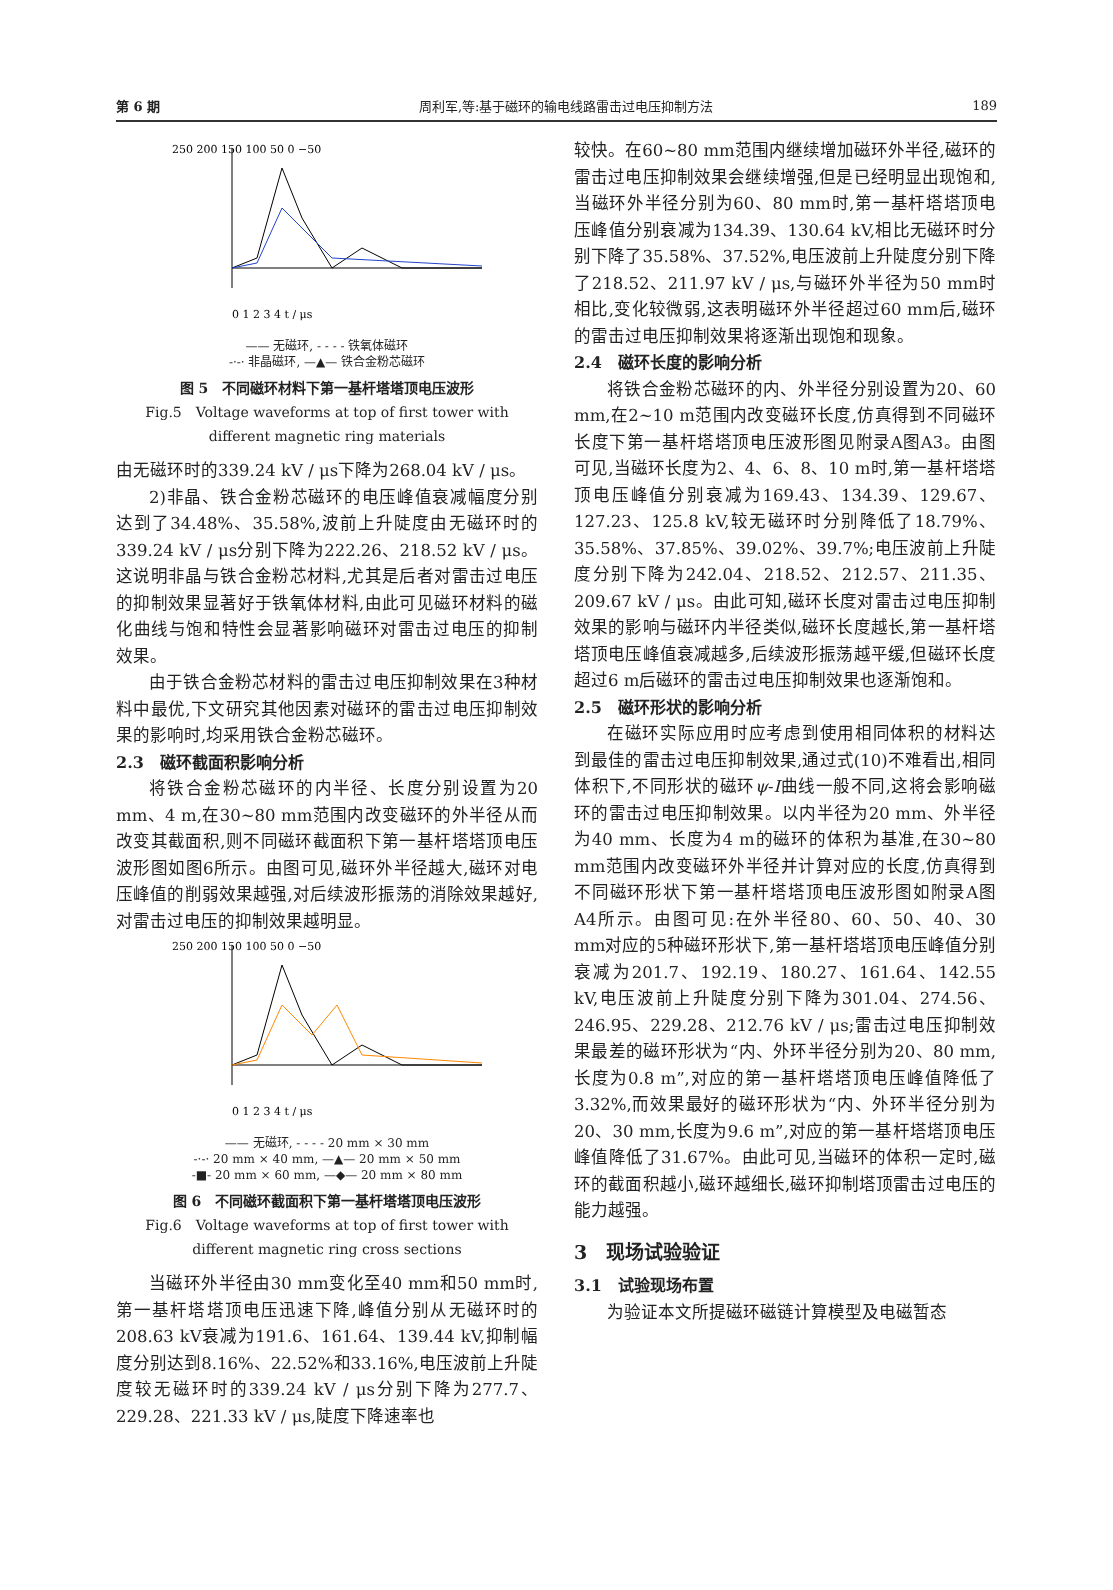第 6 期 周利军,等:基于磁环的输电线路雷击过电压抑制方法 189
250 200 150 100 50 0 −50
0 1 2 3 4 t / μs
—— 无磁环, - - - - 铁氧体磁环
-·-· 非晶磁环, —▲— 铁合金粉芯磁环
图 5　不同磁环材料下第一基杆塔塔顶电压波形
Fig.5　Voltage waveforms at top of first tower with different magnetic ring materials
由无磁环时的339.24 kV / μs下降为268.04 kV / μs。
2)非晶、铁合金粉芯磁环的电压峰值衰减幅度分别达到了34.48%、35.58%,波前上升陡度由无磁环时的339.24 kV / μs分别下降为222.26、218.52 kV / μs。这说明非晶与铁合金粉芯材料,尤其是后者对雷击过电压的抑制效果显著好于铁氧体材料,由此可见磁环材料的磁化曲线与饱和特性会显著影响磁环对雷击过电压的抑制效果。
由于铁合金粉芯材料的雷击过电压抑制效果在3种材料中最优,下文研究其他因素对磁环的雷击过电压抑制效果的影响时,均采用铁合金粉芯磁环。
2.3　磁环截面积影响分析
将铁合金粉芯磁环的内半径、长度分别设置为20 mm、4 m,在30~80 mm范围内改变磁环的外半径从而改变其截面积,则不同磁环截面积下第一基杆塔塔顶电压波形图如图6所示。由图可见,磁环外半径越大,磁环对电压峰值的削弱效果越强,对后续波形振荡的消除效果越好,对雷击过电压的抑制效果越明显。
250 200 150 100 50 0 −50
0 1 2 3 4 t / μs
—— 无磁环, - - - - 20 mm × 30 mm
-·-· 20 mm × 40 mm, —▲— 20 mm × 50 mm
-■- 20 mm × 60 mm, —◆— 20 mm × 80 mm
图 6　不同磁环截面积下第一基杆塔塔顶电压波形
Fig.6　Voltage waveforms at top of first tower with different magnetic ring cross sections
当磁环外半径由30 mm变化至40 mm和50 mm时,第一基杆塔塔顶电压迅速下降,峰值分别从无磁环时的208.63 kV衰减为191.6、161.64、139.44 kV,抑制幅度分别达到8.16%、22.52%和33.16%,电压波前上升陡度较无磁环时的339.24 kV / μs分别下降为277.7、229.28、221.33 kV / μs,陡度下降速率也
较快。在60~80 mm范围内继续增加磁环外半径,磁环的雷击过电压抑制效果会继续增强,但是已经明显出现饱和,当磁环外半径分别为60、80 mm时,第一基杆塔塔顶电压峰值分别衰减为134.39、130.64 kV,相比无磁环时分别下降了35.58%、37.52%,电压波前上升陡度分别下降了218.52、211.97 kV / μs,与磁环外半径为50 mm时相比,变化较微弱,这表明磁环外半径超过60 mm后,磁环的雷击过电压抑制效果将逐渐出现饱和现象。
2.4　磁环长度的影响分析
将铁合金粉芯磁环的内、外半径分别设置为20、60 mm,在2~10 m范围内改变磁环长度,仿真得到不同磁环长度下第一基杆塔塔顶电压波形图见附录A图A3。由图可见,当磁环长度为2、4、6、8、10 m时,第一基杆塔塔顶电压峰值分别衰减为169.43、134.39、129.67、127.23、125.8 kV,较无磁环时分别降低了18.79%、35.58%、37.85%、39.02%、39.7%;电压波前上升陡度分别下降为242.04、218.52、212.57、211.35、209.67 kV / μs。由此可知,磁环长度对雷击过电压抑制效果的影响与磁环内半径类似,磁环长度越长,第一基杆塔塔顶电压峰值衰减越多,后续波形振荡越平缓,但磁环长度超过6 m后磁环的雷击过电压抑制效果也逐渐饱和。
2.5　磁环形状的影响分析
在磁环实际应用时应考虑到使用相同体积的材料达到最佳的雷击过电压抑制效果,通过式(10)不难看出,相同体积下,不同形状的磁环ψ-I曲线一般不同,这将会影响磁环的雷击过电压抑制效果。以内半径为20 mm、外半径为40 mm、长度为4 m的磁环的体积为基准,在30~80 mm范围内改变磁环外半径并计算对应的长度,仿真得到不同磁环形状下第一基杆塔塔顶电压波形图如附录A图A4所示。由图可见:在外半径80、60、50、40、30 mm对应的5种磁环形状下,第一基杆塔塔顶电压峰值分别衰减为201.7、192.19、180.27、161.64、142.55 kV,电压波前上升陡度分别下降为301.04、274.56、246.95、229.28、212.76 kV / μs;雷击过电压抑制效果最差的磁环形状为“内、外环半径分别为20、80 mm,长度为0.8 m”,对应的第一基杆塔塔顶电压峰值降低了3.32%,而效果最好的磁环形状为“内、外环半径分别为20、30 mm,长度为9.6 m”,对应的第一基杆塔塔顶电压峰值降低了31.67%。由此可见,当磁环的体积一定时,磁环的截面积越小,磁环越细长,磁环抑制塔顶雷击过电压的能力越强。
3　现场试验验证
3.1　试验现场布置
为验证本文所提磁环磁链计算模型及电磁暂态